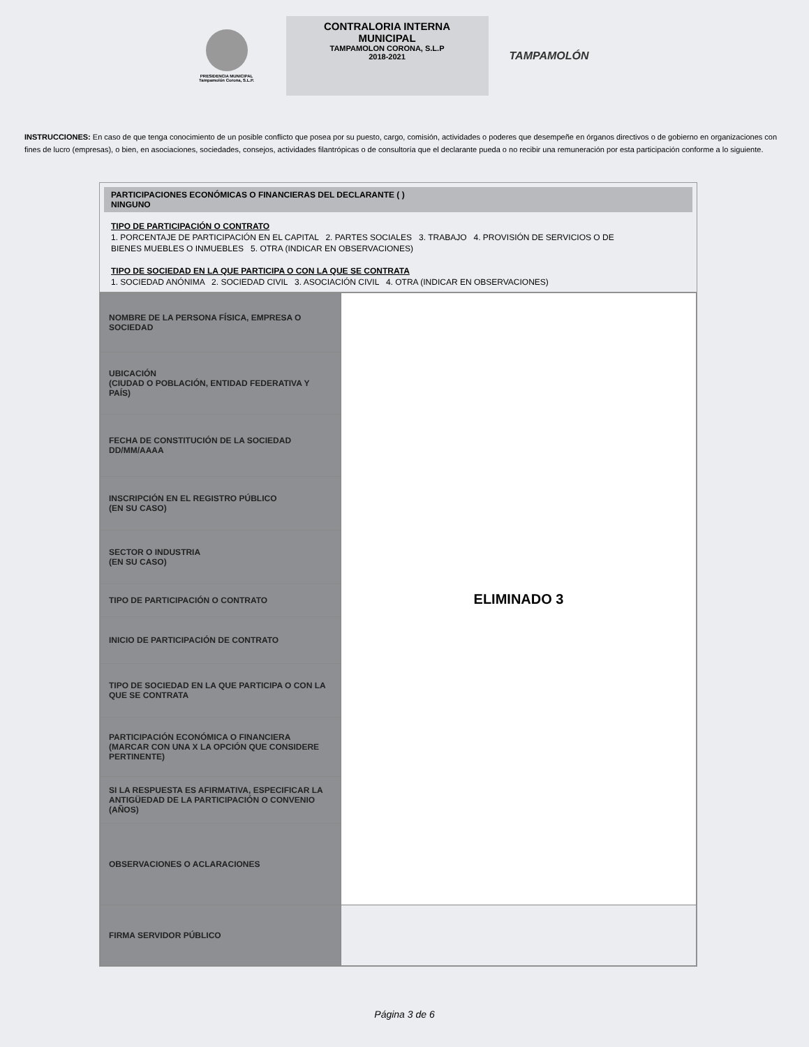PRESIDENCIA MUNICIPAL
Tampamolón Corona, S.L.P.
CONTRALORIA INTERNA
MUNICIPAL
TAMPAMOLON CORONA, S.L.P
2018-2021
TAMPAMOLÓN
INSTRUCCIONES: En caso de que tenga conocimiento de un posible conflicto que posea por su puesto, cargo, comisión, actividades o poderes que desempeñe en órganos directivos o de gobierno en organizaciones con fines de lucro (empresas), o bien, en asociaciones, sociedades, consejos, actividades filantrópicas o de consultoría que el declarante pueda o no recibir una remuneración por esta participación conforme a lo siguiente.
PARTICIPACIONES ECONÓMICAS O FINANCIERAS DEL DECLARANTE ( )
NINGUNO
TIPO DE PARTICIPACIÓN O CONTRATO
1. PORCENTAJE DE PARTICIPACIÓN EN EL CAPITAL 2. PARTES SOCIALES 3. TRABAJO 4. PROVISIÓN DE SERVICIOS O DE
BIENES MUEBLES O INMUEBLES 5. OTRA (INDICAR EN OBSERVACIONES)
TIPO DE SOCIEDAD EN LA QUE PARTICIPA O CON LA QUE SE CONTRATA
1. SOCIEDAD ANÓNIMA 2. SOCIEDAD CIVIL 3. ASOCIACIÓN CIVIL 4. OTRA (INDICAR EN OBSERVACIONES)
| NOMBRE DE LA PERSONA FÍSICA, EMPRESA O SOCIEDAD | ELIMINADO 3 |
| UBICACIÓN (CIUDAD O POBLACIÓN, ENTIDAD FEDERATIVA Y PAÍS) | |
| FECHA DE CONSTITUCIÓN DE LA SOCIEDAD DD/MM/AAAA | |
| INSCRIPCIÓN EN EL REGISTRO PÚBLICO (EN SU CASO) | |
| SECTOR O INDUSTRIA (EN SU CASO) | |
| TIPO DE PARTICIPACIÓN O CONTRATO | |
| INICIO DE PARTICIPACIÓN DE CONTRATO | |
| TIPO DE SOCIEDAD EN LA QUE PARTICIPA O CON LA QUE SE CONTRATA | |
| PARTICIPACIÓN ECONÓMICA O FINANCIERA (MARCAR CON UNA X LA OPCIÓN QUE CONSIDERE PERTINENTE) | |
| SI LA RESPUESTA ES AFIRMATIVA, ESPECIFICAR LA ANTIGÜEDAD DE LA PARTICIPACIÓN O CONVENIO (AÑOS) | |
| OBSERVACIONES O ACLARACIONES | |
| FIRMA SERVIDOR PÚBLICO | |
Página 3 de 6